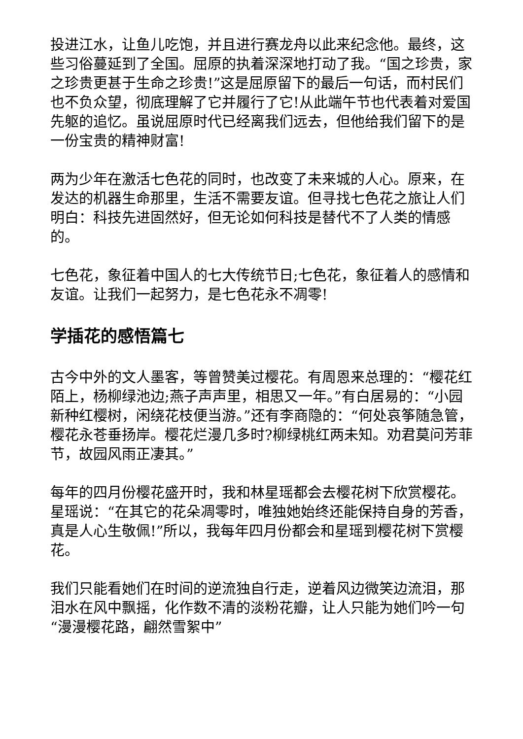投进江水，让鱼儿吃饱，并且进行赛龙舟以此来纪念他。最终，这些习俗蔓延到了全国。屈原的执着深深地打动了我。“国之珍贵，家之珍贵更甚于生命之珍贵!”这是屈原留下的最后一句话，而村民们也不负众望，彻底理解了它并履行了它!从此端午节也代表着对爱国先躯的追忆。虽说屈原时代已经离我们远去，但他给我们留下的是一份宝贵的精神财富!
两为少年在激活七色花的同时，也改变了未来城的人心。原来，在发达的机器生命那里，生活不需要友谊。但寻找七色花之旅让人们明白：科技先进固然好，但无论如何科技是替代不了人类的情感的。
七色花，象征着中国人的七大传统节日;七色花，象征着人的感情和友谊。让我们一起努力，是七色花永不凋零!
学插花的感悟篇七
古今中外的文人墨客，等曾赞美过樱花。有周恩来总理的：“樱花红陌上，杨柳绿池边;燕子声声里，相思又一年。”有白居易的：“小园新种红樱树，闲绕花枝便当游。”还有李商隐的：“何处哀筝随急管，樱花永苍垂扬岸。樱花烂漫几多时?柳绿桃红两未知。劝君莫问芳菲节，故园风雨正凄其。”
每年的四月份樱花盛开时，我和林星瑶都会去樱花树下欣赏樱花。星瑶说：“在其它的花朵凋零时，唯独她始终还能保持自身的芳香，真是人心生敬佩!”所以，我每年四月份都会和星瑶到樱花树下赏樱花。
我们只能看她们在时间的逆流独自行走，逆着风边微笑边流泪，那泪水在风中飘摇，化作数不清的淡粉花瓣，让人只能为她们吟一句“漫漫樱花路，翩然雪絮中”